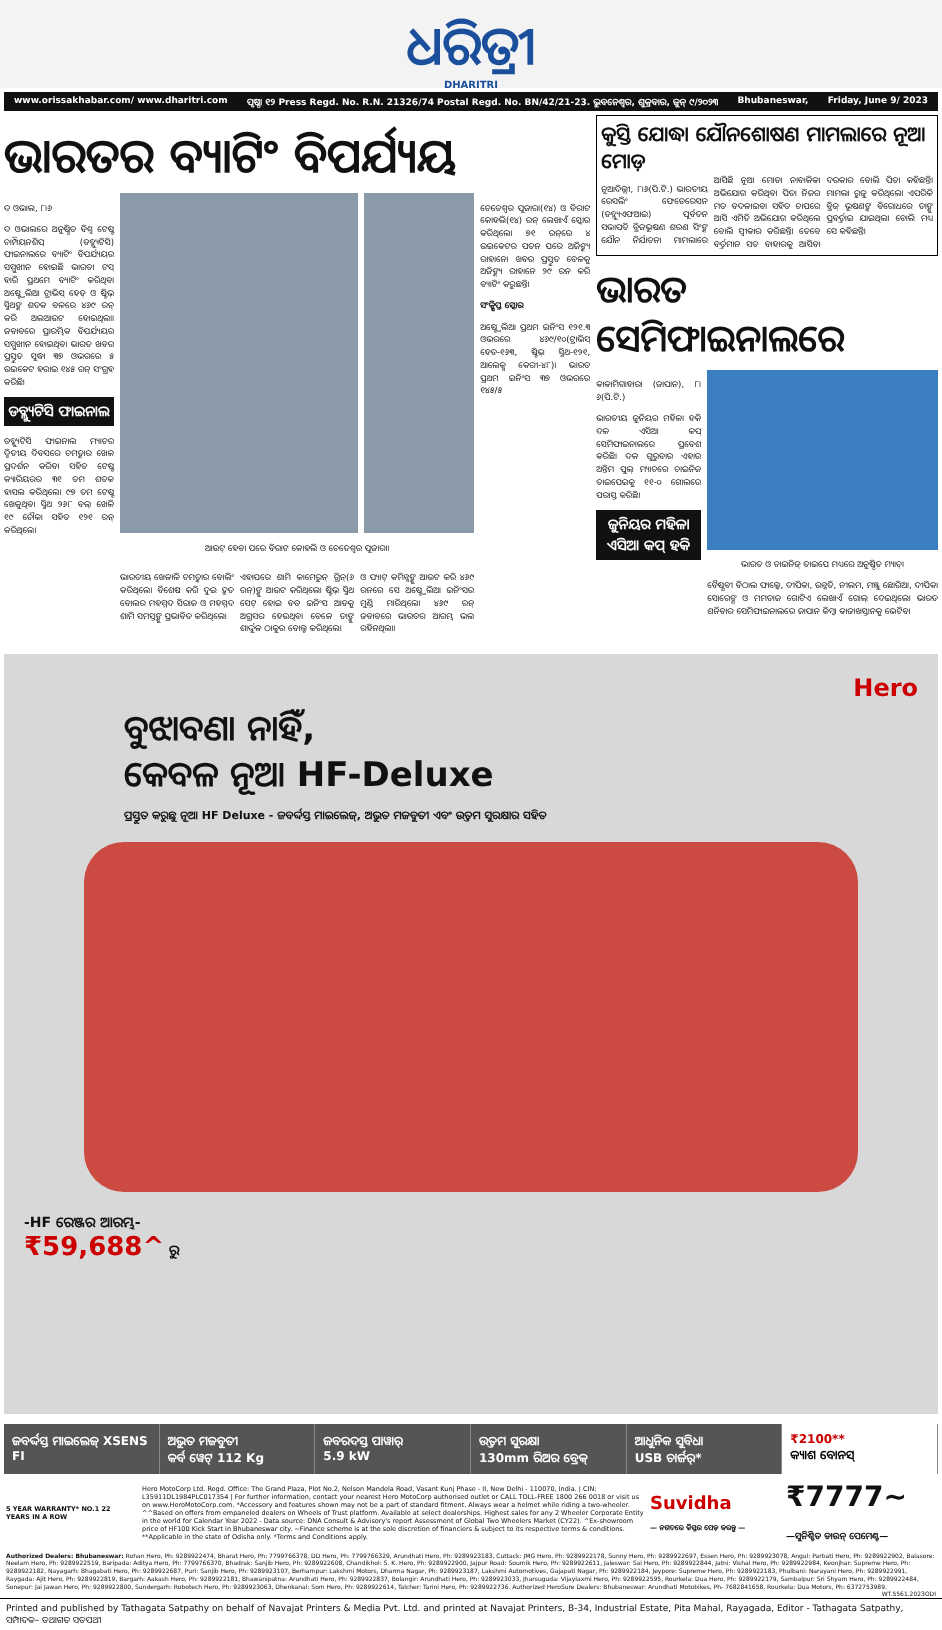ଧରିତ୍ରୀ
DHARITRI
www.orissakhabar.com/ www.dharitri.com ପୃଷ୍ଠା ୧୨ Press Regd. No. R.N. 21326/74 Postal Regd. No. BN/42/21-23. ଭୁବନେଶ୍ୱର, ଶୁକ୍ରବାର, ଜୁନ୍ ୯/୨୦୨୩ Bhubaneswar, Friday, June 9/ 2023
ଭାରତର ବ୍ୟାଟିଂ ବିପର୍ଯ୍ୟୟ
ଦ ଓଭାଲ, ୮।୬
ଦ ଓଭାଲରେ ଅନୁଷ୍ଠିତ ବିଶ୍ୱ ଟେଷ୍ଟ ଚାମ୍ପିୟନଶିପ୍ (ଡବ୍ଲ୍ୟୁଟିସି) ଫାଇନାଲରେ ବ୍ୟାଟିଂ ବିପର୍ଯ୍ୟୟର ସମ୍ମୁଖୀନ ହୋଇଛି ଭାରତ। ଟସ୍ ହାରି ପ୍ରଥମେ ବ୍ୟାଟିଂ କରିଥିବା ଅଷ୍ଟ୍ରେଲିଆ ଟ୍ରାଭିସ୍ ହେଡ୍ ଓ ଷ୍ଟିଭ୍ ସ୍ମିଥଙ୍କ ଶତକ ବଳରେ ୪୬୯ ରନ୍ କରି ଅଲଆଉଟ ହୋଇଥିଲା। ଜବାବରେ ପ୍ରାରମ୍ଭିକ ବିପର୍ଯ୍ୟୟର ସମ୍ମୁଖୀନ ହୋଇଥିବା ଭାରତ ଖବର ପ୍ରସ୍ତୁତ ସୁଦ୍ଧା ୩୭ ଓଭରରେ ୫ ଉଇକେଟ ହରାଇ ୧୪୫ ରନ୍ ସଂଗ୍ରହ କରିଛି।
ଡବ୍ଲ୍ୟୁଟିସି ଫାଇନାଲ
ଡବ୍ଲ୍ୟୁଟିସି ଫାଇନାଲ ମ୍ୟାଚର ଦ୍ୱିତୀୟ ଦିବସରେ ଚମତ୍କାର ଖେଳ ପ୍ରଦର୍ଶନ କରିବା ସହିତ ଟେଷ୍ଟ କ୍ୟାରିୟରର ୩୧ ତମ ଶତକ ହାସଲ କରିଥିଲେ। ୯୭ ତମ ଟେଷ୍ଟ ଖେଳୁଥିବା ସ୍ମିଥ ୨୬୮ ବଲ୍ ଖେଳି ୧୯ ଚୌକା ସହିତ ୧୨୧ ରନ୍ କରିଥିଲେ।
ଆଉଟ୍ ହେବା ପରେ ବିରାଟ କୋହଲି ଓ ଚେତେଶ୍ୱର ପୂଜାରା।
ଭାରତୀୟ ଖେଳାଳି ଚମତ୍କାର ବୋଲିଂ କରିଥିଲେ। ବିଶେଷ କରି ଦୁଇ ଦ୍ରୁତ ବୋଲର ମହମ୍ମଦ ସିରାଜ ଓ ମହମ୍ମଦ ଶାମି ସମସ୍ତଙ୍କୁ ପ୍ରଭାବିତ କରିଥିଲେ।
ଏହାପରେ ଶାମି କାମେରୁନ୍ ଗ୍ରିନ୍(୬ ରନ୍)ଙ୍କୁ ଆଉଟ କରିଥିଲେ। ଷ୍ଟିଭ୍ ସ୍ମିଥ ସେଟ୍ ହୋଇ ବଡ ଇନିଂସ ଆଡକୁ ଅଗ୍ରସର ହେଉଥିବା ବେଳେ ତାଙ୍କୁ ଶାର୍ଦ୍ଦୁଳ ଠାକୁର ବୋଲ୍ଡ କରିଥିଲେ।
ଓ ପ୍ୟାଟ୍ କମିନ୍ସଙ୍କୁ ଆଉଟ କରି ୪୬୯ ରନରେ ସେ ଅଷ୍ଟ୍ରେଲିଆ ଇନିଂସର ମୁଣ୍ଡି ମାରିଥିଲେ। ୪୬୯ ରନ୍ ଜବାବରେ ଭାରତର ଆରମ୍ଭ ଭଲ ରହିନଥିଲା।
ଚେତେଶ୍ୱର ପୂଜାରା(୧୪) ଓ ବିରାଟ କୋହଲି(୧୪) ରନ୍ ଲେଖାଏଁ ସ୍କୋର କରିଥିଲେ। ୭୧ ରନ୍‌ରେ ୪ ଉଇକେଟର ପତନ ପରେ ଅଜିଙ୍କ୍ୟ ରାହାନେ। ଖବର ପ୍ରସ୍ତୁତ ବେଳକୁ ଅଜିଙ୍କ୍ୟ ରାହାନେ ୨୯ ରନ କରି ବ୍ୟାଟିଂ କରୁଛନ୍ତି।
ସଂକ୍ଷିପ୍ତ ସ୍କୋର
ଅଷ୍ଟ୍ରେଲିଆ ପ୍ରଥମ ଇନିଂସ ୧୨୧.୩ ଓଭରରେ ୪୬୯/୧୦(ଟ୍ରାଭିସ୍ ହେଡ-୧୬୩, ଷ୍ଟିଭ୍ ସ୍ମିଥ-୧୨୧, ଆଲେକ୍ସ କେରୀ-୪୮)। ଭାରତ ପ୍ରଥମ ଇନିଂସ ୩୭ ଓଭରରେ ୧୪୫/୫
କୁସ୍ତି ଯୋଦ୍ଧା ଯୌନଶୋଷଣ ମାମଲାରେ ନୂଆ ମୋଡ଼
ନୂଆଦିଲ୍ଲୀ, ୮।୬(ପି.ଟି.) ଭାରତୀୟ ରେସଲିଂ ଫେଡେରେସନ (ଡବ୍ଲ୍ୟୁଏଫଆଇ) ପୂର୍ବତନ ସଭାପତି ବ୍ରିଜଭୂଷଣ ଶରଣ ସିଂଙ୍କ ଯୌନ ନିର୍ଯାତନା ମାମଲାରେ ଆସିଛି ନୂଆ ମୋଡ। ନାବାଳିକା ଅଭିଯୋଗ କରିଥିବା ପିତା ନିଜର ମତ ବଦଳାଇବା ସହିତ ଚାପରେ ଆସି ଏମିତି ଅଭିଯୋଗ କରିଥିଲେ ବୋଲି ସ୍ୱୀକାର କରିଛନ୍ତି। ତେବେ ବର୍ତ୍ତମାନ ସତ ବାହାରକୁ ଆସିବା ଦରକାର ବୋଲି ପିତା କହିଛନ୍ତି। ମାମଲା ରୁଜୁ କରିଥିଲେ। ଏପରିକି ବ୍ରିଜ୍ ଭୂଷଣଙ୍କ ବିରୋଧରେ ତାଙ୍କୁ ପ୍ରବର୍ତ୍ତାଇ ଯାଇଥିଲା ବୋଲି ମଧ୍ୟ ସେ କହିଛନ୍ତି।
ଭାରତ ସେମିଫାଇନାଲରେ
କାକାମିଗାହାରା (ଜାପାନ), ୮।୬(ପି.ଟି.)
ଭାରତୀୟ ଜୁନିୟର ମହିଳା ହକି ଦଳ ଏସିଆ କପ୍ ସେମିଫାଇନାଲରେ ପ୍ରବେଶ କରିଛି। ଦଳ ଗୁରୁବାର ଏହାର ଅନ୍ତିମ ପୁଲ୍ ମ୍ୟାଚରେ ଚାଇନିଜ ତାଇପେଇକୁ ୧୧-୦ ଗୋଲରେ ପରାସ୍ତ କରିଛି।
ଜୁନିୟର ମହିଳା ଏସିଆ କପ୍ ହକି
ଭାରତ ଓ ଚାଇନିଜ୍ ତାଇପେ ମଧ୍ୟରେ ଅନୁଷ୍ଠିତ ମ୍ୟାଚ୍।
ବୈଷ୍ଣବୀ ବିଠାଲ ଫାଲ୍କେ, ଦୀପିକା, ଉନ୍ନତି, ନୀଲମ, ମଞ୍ଜୁ ଛୋରିଆ, ଦୀପିକା ସୋରେଙ୍ଗ ଓ ମମତାଜ ଗୋଟିଏ ଲେଖାଏଁ ଗୋଲ୍ ଦେଇଥିଲେ। ଭାରତ ଶନିବାର ସେମିଫାଇନାଲରେ ଜାପାନ କିମ୍ବା କାଜାଖସ୍ତାନକୁ ଭେଟିବ।
Hero
ବୁଝାବଣା ନାହିଁ,
କେବଳ ନୂଆ HF-Deluxe
ପ୍ରସ୍ତୁତ କରୁଛୁ ନୂଆ HF Deluxe - ଜବର୍ଦ୍ଦସ୍ତ ମାଇଲେଜ୍, ଅଭୁତ ମଜବୁତୀ ଏବଂ ଉତ୍ତମ ସୁରକ୍ଷାର ସହିତ
-HF ରେଞ୍ଜର ଆରମ୍ଭ-
₹59,688^ ରୁ
ଜବର୍ଦ୍ଦସ୍ତ ମାଇଲେଜ୍ XSENS FI ଅଭୁତ ମଜବୁତୀ
କର୍ବ ୱେଟ୍ 112 Kg
ଜବରଦସ୍ତ ପାୱାର୍
5.9 kW
ଉତ୍ତମ ସୁରକ୍ଷା
130mm ରିଅର ବ୍ରେକ୍
ଆଧୁନିକ ସୁବିଧା
USB ଚାର୍ଜର୍*
₹2100**
କ୍ୟାଶ ବୋନସ୍
5 YEAR WARRANTY* NO.1 22 YEARS IN A ROW
Hero MotoCorp Ltd. Regd. Office: The Grand Plaza, Plot No.2, Nelson Mandela Road, Vasant Kunj Phase - II, New Delhi - 110070, India. | CIN: L35911DL1984PLC017354 | For further information, contact your nearest Hero MotoCorp authorised outlet or CALL TOLL-FREE 1800 266 0018 or visit us on www.HeroMotoCorp.com. *Accessory and features shown may not be a part of standard fitment. Always wear a helmet while riding a two-wheeler. ^^Based on offers from empaneled dealers on Wheels of Trust platform. Available at select dealerships. Highest sales for any 2 Wheeler Corporate Entity in the world for Calendar Year 2022 - Data source: DNA Consult & Advisory's report Assessment of Global Two Wheelers Market (CY22). ^Ex-showroom price of HF100 Kick Start in Bhubaneswar city. ~Finance scheme is at the sole discretion of financiers & subject to its respective terms & conditions. **Applicable in the state of Odisha only. *Terms and Conditions apply.
Suvidha
— ନଗଦରେ କିସ୍ତର ପେଡ଼ କରନ୍ତୁ —
₹7777~
—ସୁନିଶ୍ଚିତ ଡାଉନ୍ ପେମେଣ୍ଟ—
Authorized Dealers: Bhubaneswar: Rohan Hero, Ph: 9289922474, Bharat Hero, Ph: 7799766378, DD Hero, Ph: 7799766329, Arundhati Hero, Ph: 9289923183, Cuttack: JMG Hero, Ph: 9289922178, Sunny Hero, Ph: 9289922697, Essen Hero, Ph: 9289923078, Angul: Parbati Hero, Ph: 9289922902, Balasore: Neelam Hero, Ph: 9289922519, Baripada: Aditya Hero, Ph: 7799766370, Bhadrak: Sanjib Hero, Ph: 9289922608, Chandikhol: S. K. Hero, Ph: 9289922900, Jajpur Road: Soumik Hero, Ph: 9289922611, Jaleswar: Sai Hero, Ph: 9289922844, Jatni: Vishal Hero, Ph: 9289922984, Keonjhar: Supreme Hero, Ph: 9289922182, Nayagarh: Bhagabati Hero, Ph: 9289922687, Puri: Sanjib Hero, Ph: 9289923107, Berhampur: Lakshmi Motors, Dharma Nagar, Ph: 9289923187, Lakshmi Automotives, Gajapati Nagar, Ph: 9289922184, Jeypore: Supreme Hero, Ph: 9289922183, Phulbani: Narayani Hero, Ph: 9289922991, Raygada: Ajit Hero, Ph: 9289922819, Bargarh: Aakash Hero, Ph: 9289922181, Bhawanipatna: Arundhati Hero, Ph: 9289922837, Bolangir: Arundhati Hero, Ph: 9289923033, Jharsuguda: Vijaylaxmi Hero, Ph: 9289922595, Rourkela: Dua Hero, Ph: 9289922179, Sambalpur: Sri Shyam Hero, Ph: 9289922484, Sonepur: Jai Jawan Hero, Ph: 9289922800, Sundergarh: Robotech Hero, Ph: 9289923063, Dhenkanal: Som Hero, Ph: 9289922614, Talcher: Tarini Hero, Ph: 9289922736. Authorized HeroSure Dealers: Bhubaneswar: Arundhati Motobikes, Ph- 7682841658, Rourkela: Dua Motors, Ph: 6372753989.
WT.5561.2023ODI
Printed and published by Tathagata Satpathy on behalf of Navajat Printers & Media Pvt. Ltd. and printed at Navajat Printers, B-34, Industrial Estate, Pita Mahal, Rayagada, Editor - Tathagata Satpathy, ସମ୍ପାଦକ– ତଥାଗତ ସତପଥୀ